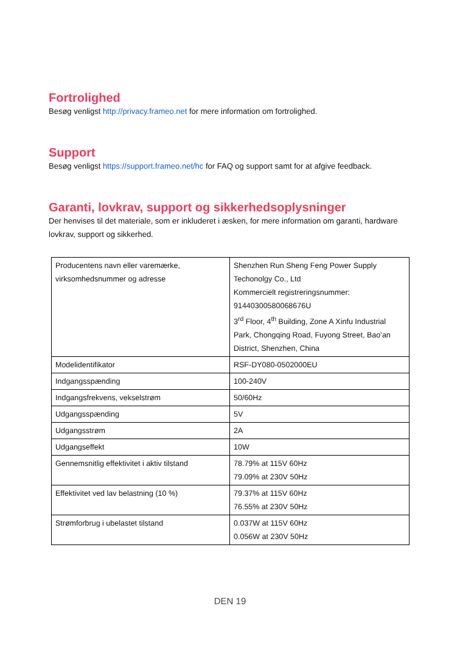Fortrolighed
Besøg venligst http://privacy.frameo.net for mere information om fortrolighed.
Support
Besøg venligst https://support.frameo.net/hc for FAQ og support samt for at afgive feedback.
Garanti, lovkrav, support og sikkerhedsoplysninger
Der henvises til det materiale, som er inkluderet i æsken, for mere information om garanti, hardware lovkrav, support og sikkerhed.
| Producentens navn eller varemærke, virksomhedsnummer og adresse | Shenzhen Run Sheng Feng Power Supply Techonolgy Co., Ltd Kommercielt registreringsnummer: 91440300580068676U 3<sup>rd</sup> Floor, 4<sup>th</sup> Building, Zone A Xinfu Industrial Park, Chongqing Road, Fuyong Street, Bao’an District, Shenzhen, China |
| Modelidentifikator | RSF-DY080-0502000EU |
| Indgangsspænding | 100-240V |
| Indgangsfrekvens, vekselstrøm | 50/60Hz |
| Udgangsspænding | 5V |
| Udgangsstrøm | 2A |
| Udgangseffekt | 10W |
| Gennemsnitlig effektivitet i aktiv tilstand | 78.79% at 115V 60Hz 79.09% at 230V 50Hz |
| Effektivitet ved lav belastning (10 %) | 79.37% at 115V 60Hz 76.55% at 230V 50Hz |
| Strømforbrug i ubelastet tilstand | 0.037W at 115V 60Hz 0.056W at 230V 50Hz |
DEN 19